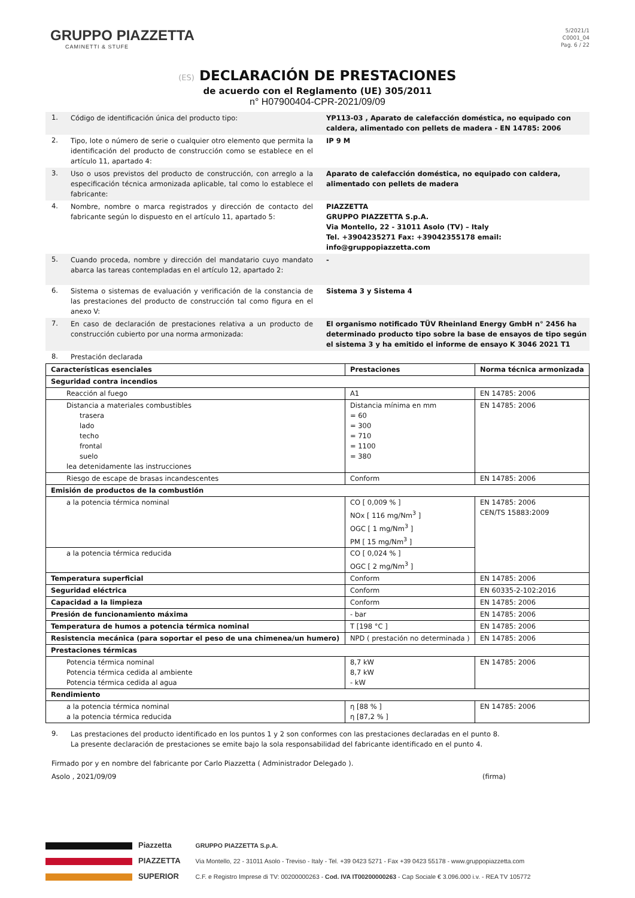GRUPPO PIAZZETTA
CAMINETTI & STUFE
5/2021/1
C0001_04
Pag. 6 / 22
(ES) DECLARACIÓN DE PRESTACIONES
de acuerdo con el Reglamento (UE) 305/2011
n° H07900404-CPR-2021/09/09
1.
Código de identificación única del producto tipo: YP113-03 , Aparato de calefacción doméstica, no equipado con caldera, alimentado con pellets de madera - EN 14785: 2006
2.
Tipo, lote o número de serie o cualquier otro elemento que permita la identificación del producto de construcción como se establece en el artículo 11, apartado 4:
IP 9 M
3.
Uso o usos previstos del producto de construcción, con arreglo a la especificación técnica armonizada aplicable, tal como lo establece el fabricante:
Aparato de calefacción doméstica, no equipado con caldera, alimentado con pellets de madera
4.
Nombre, nombre o marca registrados y dirección de contacto del fabricante según lo dispuesto en el artículo 11, apartado 5:
PIAZZETTA
GRUPPO PIAZZETTA S.p.A.
Via Montello, 22 - 31011 Asolo (TV) – Italy
Tel. +3904235271 Fax: +39042355178 email: info@gruppopiazzetta.com
5.
Cuando proceda, nombre y dirección del mandatario cuyo mandato abarca las tareas contempladas en el artículo 12, apartado 2:
-
6.
Sistema o sistemas de evaluación y verificación de la constancia de las prestaciones del producto de construcción tal como figura en el anexo V:
Sistema 3 y Sistema 4
7.
En caso de declaración de prestaciones relativa a un producto de construcción cubierto por una norma armonizada:
El organismo notificado TÜV Rheinland Energy GmbH n° 2456 ha determinado producto tipo sobre la base de ensayos de tipo según el sistema 3 y ha emitido el informe de ensayo K 3046 2021 T1
8.
Prestación declarada
| Características esenciales | Prestaciones | Norma técnica armonizada |
| --- | --- | --- |
| Seguridad contra incendios | | |
| Reacción al fuego | A1 | EN 14785: 2006 |
| Distancia a materiales combustibles trasera lado techo frontal suelo lea detenidamente las instrucciones | Distancia mínima en mm = 60 = 300 = 710 = 1100 = 380 | EN 14785: 2006 |
| Riesgo de escape de brasas incandescentes | Conform | EN 14785: 2006 |
| Emisión de productos de la combustión | | |
| a la potencia térmica nominal | CO [ 0,009 % ] NOx [ 116 mg/Nm<sup>3</sup> ] OGC [ 1 mg/Nm<sup>3</sup> ] PM [ 15 mg/Nm<sup>3</sup> ] | EN 14785: 2006 CEN/TS 15883:2009 |
| a la potencia térmica reducida | CO [ 0,024 % ] OGC [ 2 mg/Nm<sup>3</sup> ] | |
| Temperatura superficial | Conform | EN 14785: 2006 |
| Seguridad eléctrica | Conform | EN 60335-2-102:2016 |
| Capacidad a la limpieza | Conform | EN 14785: 2006 |
| Presión de funcionamiento máxima | - bar | EN 14785: 2006 |
| Temperatura de humos a potencia térmica nominal | T [198 °C ] | EN 14785: 2006 |
| Resistencia mecánica (para soportar el peso de una chimenea/un humero) | NPD ( prestación no determinada ) | EN 14785: 2006 |
| Prestaciones térmicas | | |
| Potencia térmica nominal Potencia térmica cedida al ambiente Potencia térmica cedida al agua | 8,7 kW 8,7 kW - kW | EN 14785: 2006 |
| Rendimiento | | |
| a la potencia térmica nominal a la potencia térmica reducida | η [88 % ] η [87,2 % ] | EN 14785: 2006 |
9.
Las prestaciones del producto identificado en los puntos 1 y 2 son conformes con las prestaciones declaradas en el punto 8.
La presente declaración de prestaciones se emite bajo la sola responsabilidad del fabricante identificado en el punto 4.
Firmado por y en nombre del fabricante por Carlo Piazzetta ( Administrador Delegado ).
Asolo , 2021/09/09 (firma)
Piazzetta
PIAZZETTA
SUPERIOR
GRUPPO PIAZZETTA S.p.A.
Via Montello, 22 - 31011 Asolo - Treviso - Italy - Tel. +39 0423 5271 - Fax +39 0423 55178 - www.gruppopiazzetta.com
C.F. e Registro Imprese di TV: 00200000263 - Cod. IVA IT00200000263 - Cap Sociale € 3.096.000 i.v. - REA TV 105772